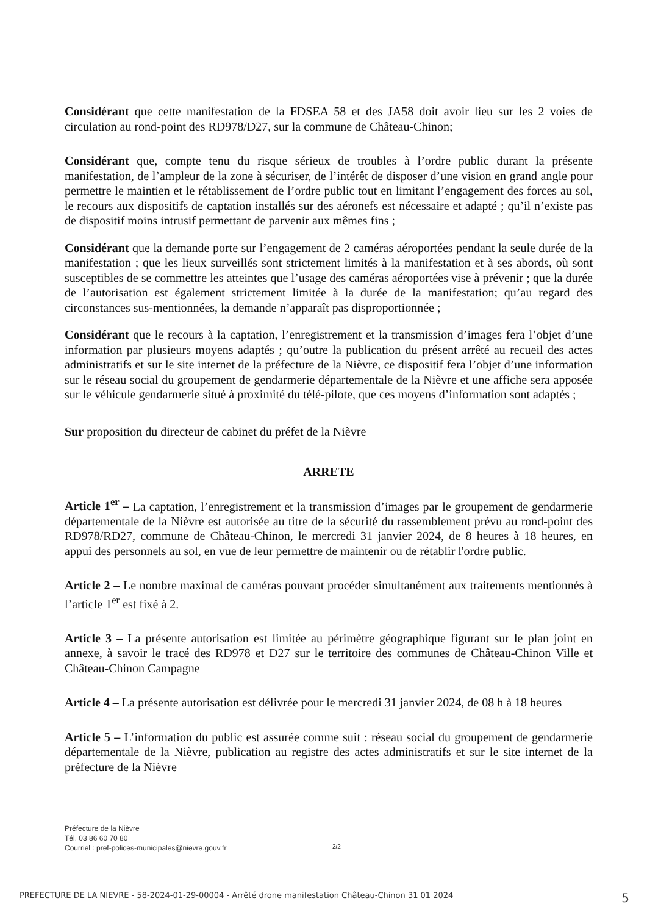Considérant que cette manifestation de la FDSEA 58 et des JA58 doit avoir lieu sur les 2 voies de circulation au rond-point des RD978/D27, sur la commune de Château-Chinon;
Considérant que, compte tenu du risque sérieux de troubles à l’ordre public durant la présente manifestation, de l’ampleur de la zone à sécuriser, de l’intérêt de disposer d’une vision en grand angle pour permettre le maintien et le rétablissement de l’ordre public tout en limitant l’engagement des forces au sol, le recours aux dispositifs de captation installés sur des aéronefs est nécessaire et adapté ; qu’il n’existe pas de dispositif moins intrusif permettant de parvenir aux mêmes fins ;
Considérant que la demande porte sur l’engagement de 2 caméras aéroportées pendant la seule durée de la manifestation ; que les lieux surveillés sont strictement limités à la manifestation et à ses abords, où sont susceptibles de se commettre les atteintes que l’usage des caméras aéroportées vise à prévenir ; que la durée de l’autorisation est également strictement limitée à la durée de la manifestation; qu’au regard des circonstances sus-mentionnées, la demande n’apparaît pas disproportionnée ;
Considérant que le recours à la captation, l’enregistrement et la transmission d’images fera l’objet d’une information par plusieurs moyens adaptés ; qu’outre la publication du présent arrêté au recueil des actes administratifs et sur le site internet de la préfecture de la Nièvre, ce dispositif fera l’objet d’une information sur le réseau social du groupement de gendarmerie départementale de la Nièvre et une affiche sera apposée sur le véhicule gendarmerie situé à proximité du télé-pilote, que ces moyens d’information sont adaptés ;
Sur proposition du directeur de cabinet du préfet de la Nièvre
ARRETE
Article 1<sup>er</sup> – La captation, l’enregistrement et la transmission d’images par le groupement de gendarmerie départementale de la Nièvre est autorisée au titre de la sécurité du rassemblement prévu au rond-point des RD978/RD27, commune de Château-Chinon, le mercredi 31 janvier 2024, de 8 heures à 18 heures, en appui des personnels au sol, en vue de leur permettre de maintenir ou de rétablir l'ordre public.
Article 2 – Le nombre maximal de caméras pouvant procéder simultanément aux traitements mentionnés à l’article 1<sup>er</sup> est fixé à 2.
Article 3 – La présente autorisation est limitée au périmètre géographique figurant sur le plan joint en annexe, à savoir le tracé des RD978 et D27 sur le territoire des communes de Château-Chinon Ville et Château-Chinon Campagne
Article 4 – La présente autorisation est délivrée pour le mercredi 31 janvier 2024, de 08 h à 18 heures
Article 5 – L’information du public est assurée comme suit : réseau social du groupement de gendarmerie départementale de la Nièvre, publication au registre des actes administratifs et sur le site internet de la préfecture de la Nièvre
Préfecture de la Nièvre
Tél. 03 86 60 70 80
Courriel : pref-polices-municipales@nievre.gouv.fr
2/2
PREFECTURE DE LA NIEVRE - 58-2024-01-29-00004 - Arrêté drone manifestation Château-Chinon 31 01 2024 5